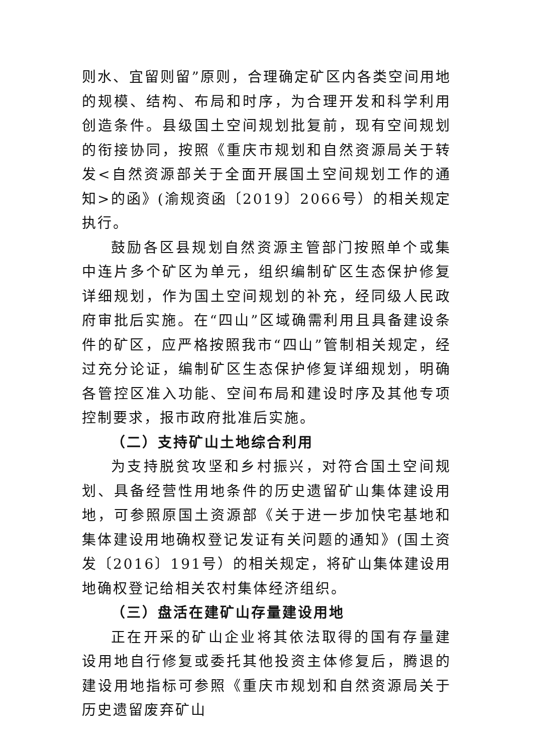则水、宜留则留”原则，合理确定矿区内各类空间用地的规模、结构、布局和时序，为合理开发和科学利用创造条件。县级国土空间规划批复前，现有空间规划的衔接协同，按照《重庆市规划和自然资源局关于转发<自然资源部关于全面开展国土空间规划工作的通知>的函》(渝规资函〔2019〕2066号）的相关规定执行。
鼓励各区县规划自然资源主管部门按照单个或集中连片多个矿区为单元，组织编制矿区生态保护修复详细规划，作为国土空间规划的补充，经同级人民政府审批后实施。在“四山”区域确需利用且具备建设条件的矿区，应严格按照我市“四山”管制相关规定，经过充分论证，编制矿区生态保护修复详细规划，明确各管控区准入功能、空间布局和建设时序及其他专项控制要求，报市政府批准后实施。
（二）支持矿山土地综合利用
为支持脱贫攻坚和乡村振兴，对符合国土空间规划、具备经营性用地条件的历史遗留矿山集体建设用地，可参照原国土资源部《关于进一步加快宅基地和集体建设用地确权登记发证有关问题的通知》(国土资发〔2016〕191号）的相关规定，将矿山集体建设用地确权登记给相关农村集体经济组织。
（三）盘活在建矿山存量建设用地
正在开采的矿山企业将其依法取得的国有存量建设用地自行修复或委托其他投资主体修复后，腾退的建设用地指标可参照《重庆市规划和自然资源局关于历史遗留废弃矿山